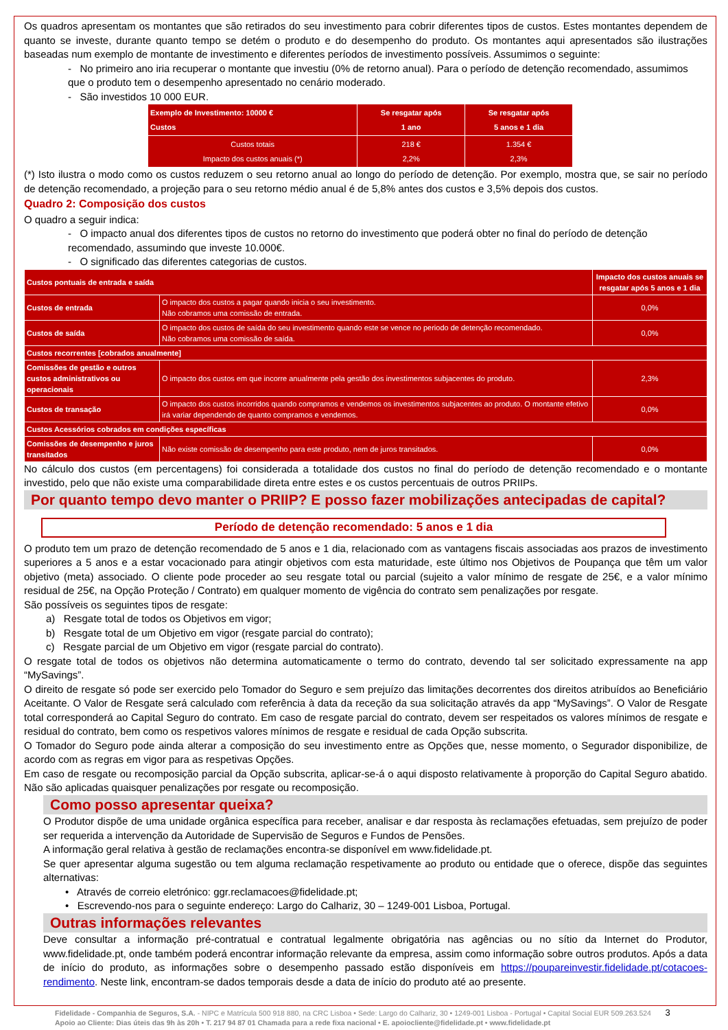Os quadros apresentam os montantes que são retirados do seu investimento para cobrir diferentes tipos de custos. Estes montantes dependem de quanto se investe, durante quanto tempo se detém o produto e do desempenho do produto. Os montantes aqui apresentados são ilustrações baseadas num exemplo de montante de investimento e diferentes períodos de investimento possíveis. Assumimos o seguinte:
- No primeiro ano iria recuperar o montante que investiu (0% de retorno anual). Para o período de detenção recomendado, assumimos que o produto tem o desempenho apresentado no cenário moderado.
- São investidos 10 000 EUR.
| Exemplo de Investimento: 10000 € Custos | Se resgatar após 1 ano | Se resgatar após 5 anos e 1 dia |
| Custos totais Impacto dos custos anuais (*) | 218 € 2,2% | 1.354 € 2,3% |
(*) Isto ilustra o modo como os custos reduzem o seu retorno anual ao longo do período de detenção. Por exemplo, mostra que, se sair no período de detenção recomendado, a projeção para o seu retorno médio anual é de 5,8% antes dos custos e 3,5% depois dos custos.
Quadro 2: Composição dos custos
O quadro a seguir indica:
- O impacto anual dos diferentes tipos de custos no retorno do investimento que poderá obter no final do período de detenção recomendado, assumindo que investe 10.000€.
- O significado das diferentes categorias de custos.
| Custos pontuais de entrada e saída | | Impacto dos custos anuais se resgatar após 5 anos e 1 dia |
| Custos de entrada | O impacto dos custos a pagar quando inicia o seu investimento. Não cobramos uma comissão de entrada. | 0,0% |
| Custos de saída | O impacto dos custos de saída do seu investimento quando este se vence no periodo de detenção recomendado. Não cobramos uma comissão de saída. | 0,0% |
| Custos recorrentes [cobrados anualmente] | | |
| Comissões de gestão e outros custos administrativos ou operacionais | O impacto dos custos em que incorre anualmente pela gestão dos investimentos subjacentes do produto. | 2,3% |
| Custos de transação | O impacto dos custos incorridos quando compramos e vendemos os investimentos subjacentes ao produto. O montante efetivo irá variar dependendo de quanto compramos e vendemos. | 0,0% |
| Custos Acessórios cobrados em condições específicas | | |
| Comissões de desempenho e juros transitados | Não existe comissão de desempenho para este produto, nem de juros transitados. | 0,0% |
No cálculo dos custos (em percentagens) foi considerada a totalidade dos custos no final do período de detenção recomendado e o montante investido, pelo que não existe uma comparabilidade direta entre estes e os custos percentuais de outros PRIIPs.
Por quanto tempo devo manter o PRIIP? E posso fazer mobilizações antecipadas de capital?
Período de detenção recomendado: 5 anos e 1 dia
O produto tem um prazo de detenção recomendado de 5 anos e 1 dia, relacionado com as vantagens fiscais associadas aos prazos de investimento superiores a 5 anos e a estar vocacionado para atingir objetivos com esta maturidade, este último nos Objetivos de Poupança que têm um valor objetivo (meta) associado. O cliente pode proceder ao seu resgate total ou parcial (sujeito a valor mínimo de resgate de 25€, e a valor mínimo residual de 25€, na Opção Proteção / Contrato) em qualquer momento de vigência do contrato sem penalizações por resgate.
São possíveis os seguintes tipos de resgate:
a) Resgate total de todos os Objetivos em vigor;
b) Resgate total de um Objetivo em vigor (resgate parcial do contrato);
c) Resgate parcial de um Objetivo em vigor (resgate parcial do contrato).
O resgate total de todos os objetivos não determina automaticamente o termo do contrato, devendo tal ser solicitado expressamente na app “MySavings”.
O direito de resgate só pode ser exercido pelo Tomador do Seguro e sem prejuízo das limitações decorrentes dos direitos atribuídos ao Beneficiário Aceitante. O Valor de Resgate será calculado com referência à data da receção da sua solicitação através da app “MySavings”. O Valor de Resgate total corresponderá ao Capital Seguro do contrato. Em caso de resgate parcial do contrato, devem ser respeitados os valores mínimos de resgate e residual do contrato, bem como os respetivos valores mínimos de resgate e residual de cada Opção subscrita.
O Tomador do Seguro pode ainda alterar a composição do seu investimento entre as Opções que, nesse momento, o Segurador disponibilize, de acordo com as regras em vigor para as respetivas Opções.
Em caso de resgate ou recomposição parcial da Opção subscrita, aplicar-se-á o aqui disposto relativamente à proporção do Capital Seguro abatido. Não são aplicadas quaisquer penalizações por resgate ou recomposição.
Como posso apresentar queixa?
O Produtor dispõe de uma unidade orgânica específica para receber, analisar e dar resposta às reclamações efetuadas, sem prejuízo de poder ser requerida a intervenção da Autoridade de Supervisão de Seguros e Fundos de Pensões.
A informação geral relativa à gestão de reclamações encontra-se disponível em www.fidelidade.pt.
Se quer apresentar alguma sugestão ou tem alguma reclamação respetivamente ao produto ou entidade que o oferece, dispõe das seguintes alternativas:
• Através de correio eletrónico: ggr.reclamacoes@fidelidade.pt;
• Escrevendo-nos para o seguinte endereço: Largo do Calhariz, 30 – 1249-001 Lisboa, Portugal.
Outras informações relevantes
Deve consultar a informação pré-contratual e contratual legalmente obrigatória nas agências ou no sítio da Internet do Produtor, www.fidelidade.pt, onde também poderá encontrar informação relevante da empresa, assim como informação sobre outros produtos. Após a data de início do produto, as informações sobre o desempenho passado estão disponíveis em https://poupareinvestir.fidelidade.pt/cotacoes-rendimento. Neste link, encontram-se dados temporais desde a data de início do produto até ao presente.
Fidelidade - Companhia de Seguros, S.A. - NIPC e Matrícula 500 918 880, na CRC Lisboa • Sede: Largo do Calhariz, 30 • 1249-001 Lisboa - Portugal • Capital Social EUR 509.263.524 3
Apoio ao Cliente: Dias úteis das 9h às 20h • T. 217 94 87 01 Chamada para a rede fixa nacional • E. apoiocliente@fidelidade.pt • www.fidelidade.pt